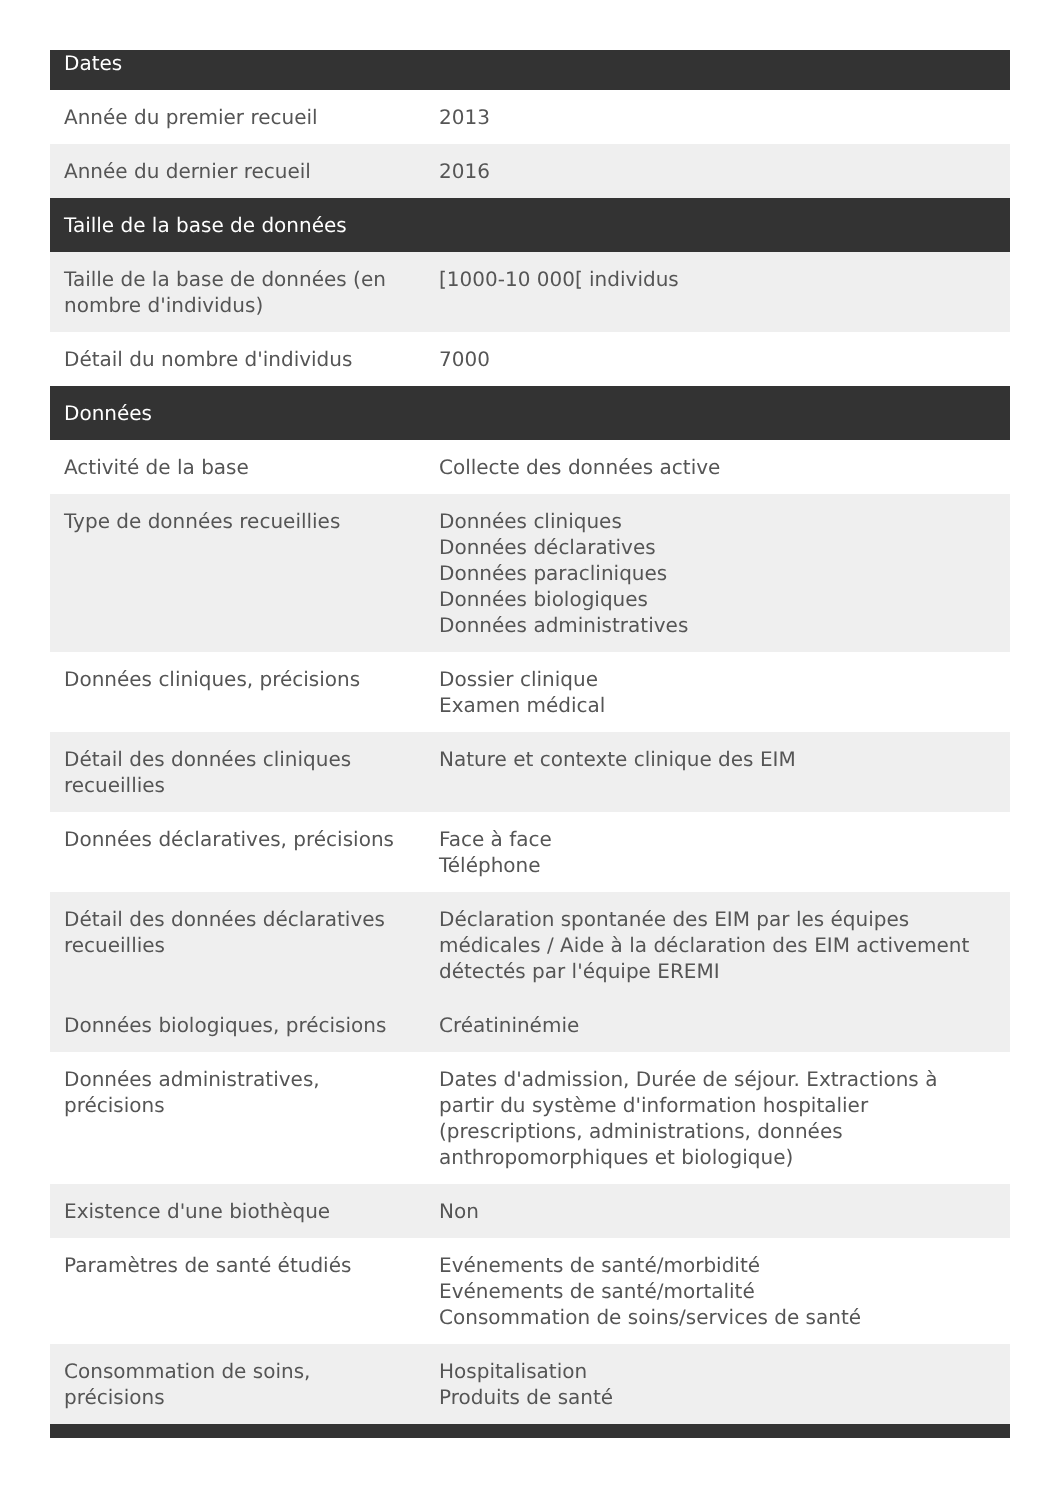| Dates | |
| --- | --- |
| Année du premier recueil | 2013 |
| Année du dernier recueil | 2016 |
| Taille de la base de données | |
| Taille de la base de données (en nombre d'individus) | [1000-10 000[ individus |
| Détail du nombre d'individus | 7000 |
| Données | |
| Activité de la base | Collecte des données active |
| Type de données recueillies | Données cliniques Données déclaratives Données paracliniques Données biologiques Données administratives |
| Données cliniques, précisions | Dossier clinique Examen médical |
| Détail des données cliniques recueillies | Nature et contexte clinique des EIM |
| Données déclaratives, précisions | Face à face Téléphone |
| Détail des données déclaratives recueillies | Déclaration spontanée des EIM par les équipes médicales / Aide à la déclaration des EIM activement détectés par l'équipe EREMI |
| Données biologiques, précisions | Créatininémie |
| Données administratives, précisions | Dates d'admission, Durée de séjour. Extractions à partir du système d'information hospitalier (prescriptions, administrations, données anthropomorphiques et biologique) |
| Existence d'une biothèque | Non |
| Paramètres de santé étudiés | Evénements de santé/morbidité Evénements de santé/mortalité Consommation de soins/services de santé |
| Consommation de soins, précisions | Hospitalisation Produits de santé |